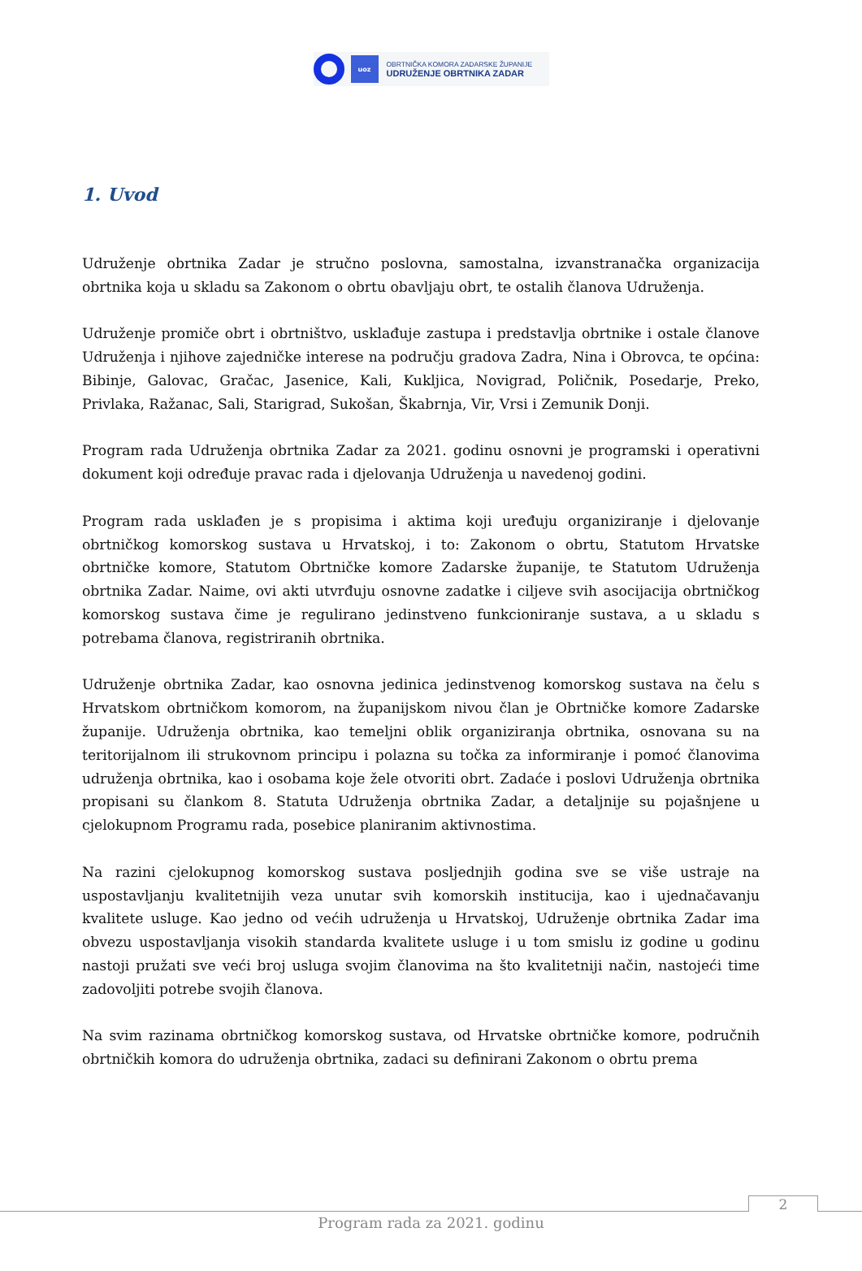uoz
OBRTNIČKA KOMORA ZADARSKE ŽUPANIJE
UDRUŽENJE OBRTNIKA ZADAR
1. Uvod
Udruženje obrtnika Zadar je stručno poslovna, samostalna, izvanstranačka organizacija obrtnika koja u skladu sa Zakonom o obrtu obavljaju obrt, te ostalih članova Udruženja.
Udruženje promiče obrt i obrtništvo, usklađuje zastupa i predstavlja obrtnike i ostale članove Udruženja i njihove zajedničke interese na području gradova Zadra, Nina i Obrovca, te općina: Bibinje, Galovac, Gračac, Jasenice, Kali, Kukljica, Novigrad, Poličnik, Posedarje, Preko, Privlaka, Ražanac, Sali, Starigrad, Sukošan, Škabrnja, Vir, Vrsi i Zemunik Donji.
Program rada Udruženja obrtnika Zadar za 2021. godinu osnovni je programski i operativni dokument koji određuje pravac rada i djelovanja Udruženja u navedenoj godini.
Program rada usklađen je s propisima i aktima koji uređuju organiziranje i djelovanje obrtničkog komorskog sustava u Hrvatskoj, i to: Zakonom o obrtu, Statutom Hrvatske obrtničke komore, Statutom Obrtničke komore Zadarske županije, te Statutom Udruženja obrtnika Zadar. Naime, ovi akti utvrđuju osnovne zadatke i ciljeve svih asocijacija obrtničkog komorskog sustava čime je regulirano jedinstveno funkcioniranje sustava, a u skladu s potrebama članova, registriranih obrtnika.
Udruženje obrtnika Zadar, kao osnovna jedinica jedinstvenog komorskog sustava na čelu s Hrvatskom obrtničkom komorom, na županijskom nivou član je Obrtničke komore Zadarske županije. Udruženja obrtnika, kao temeljni oblik organiziranja obrtnika, osnovana su na teritorijalnom ili strukovnom principu i polazna su točka za informiranje i pomoć članovima udruženja obrtnika, kao i osobama koje žele otvoriti obrt. Zadaće i poslovi Udruženja obrtnika propisani su člankom 8. Statuta Udruženja obrtnika Zadar, a detaljnije su pojašnjene u cjelokupnom Programu rada, posebice planiranim aktivnostima.
Na razini cjelokupnog komorskog sustava posljednjih godina sve se više ustraje na uspostavljanju kvalitetnijih veza unutar svih komorskih institucija, kao i ujednačavanju kvalitete usluge. Kao jedno od većih udruženja u Hrvatskoj, Udruženje obrtnika Zadar ima obvezu uspostavljanja visokih standarda kvalitete usluge i u tom smislu iz godine u godinu nastoji pružati sve veći broj usluga svojim članovima na što kvalitetniji način, nastojeći time zadovoljiti potrebe svojih članova.
Na svim razinama obrtničkog komorskog sustava, od Hrvatske obrtničke komore, područnih obrtničkih komora do udruženja obrtnika, zadaci su definirani Zakonom o obrtu prema
2
Program rada za 2021. godinu